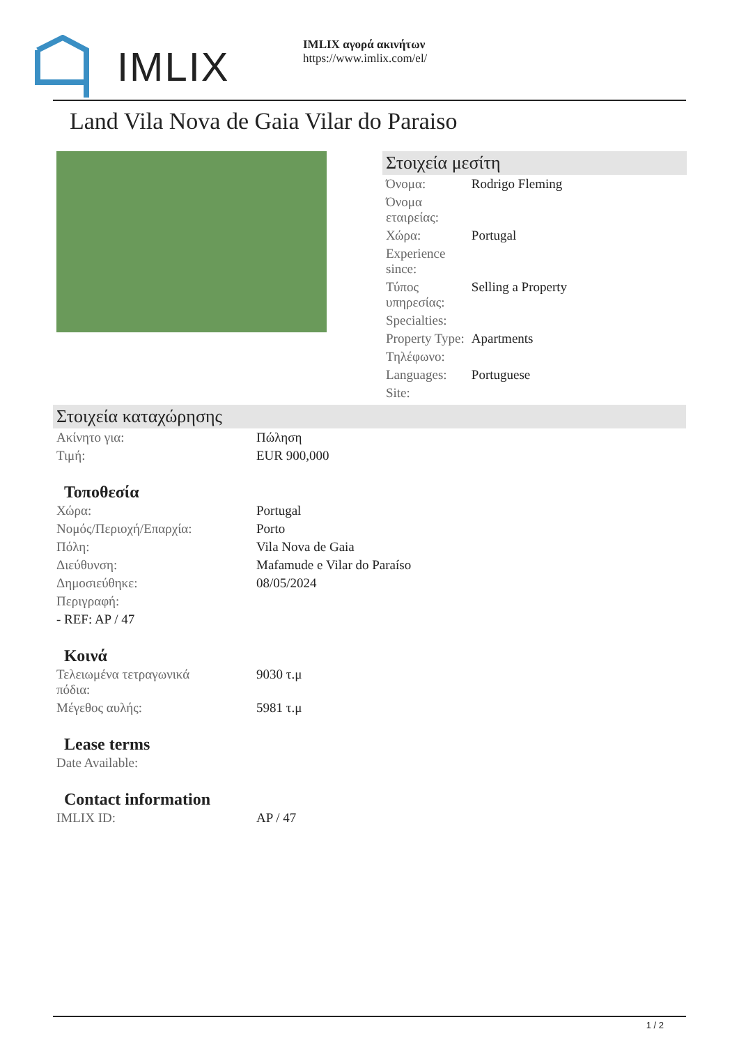IMLIX
IMLIX αγορά ακινήτων
https://www.imlix.com/el/
Land Vila Nova de Gaia Vilar do Paraiso
Στοιχεία μεσίτη
| Όνομα: | Rodrigo Fleming |
| Όνομα εταιρείας: | |
| Χώρα: | Portugal |
| Experience since: | |
| Τύπος υπηρεσίας: | Selling a Property |
| Specialties: | |
| Property Type: | Apartments |
| Τηλέφωνο: | |
| Languages: | Portuguese |
| Site: | |
Στοιχεία καταχώρησης
| Ακίνητο για: | Πώληση |
| Τιμή: | EUR 900,000 |
Τοποθεσία
| Χώρα: | Portugal |
| Νομός/Περιοχή/Επαρχία: | Porto |
| Πόλη: | Vila Nova de Gaia |
| Διεύθυνση: | Mafamude e Vilar do Paraíso |
| Δημοσιεύθηκε: | 08/05/2024 |
| Περιγραφή: | |
| - REF: AP / 47 | |
Κοινά
| Τελειωμένα τετραγωνικά πόδια: | 9030 τ.μ |
| Μέγεθος αυλής: | 5981 τ.μ |
Lease terms
| Date Available: |
Contact information
| IMLIX ID: | AP / 47 |
1 / 2